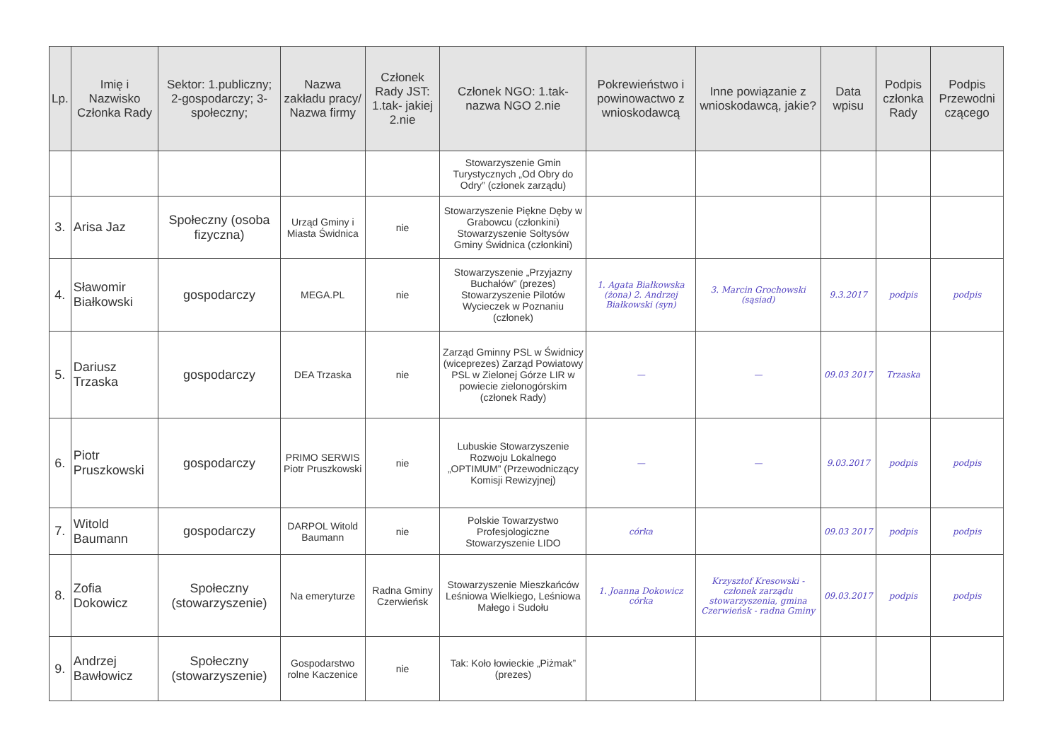| Lp. | Imię i Nazwisko Członka Rady | Sektor: 1.publiczny; 2-gospodarczy; 3-społeczny; | Nazwa zakładu pracy/ Nazwa firmy | Członek Rady JST: 1.tak- jakiej 2.nie | Członek NGO: 1.tak- nazwa NGO 2.nie | Pokrewieństwo i powinowactwo z wnioskodawcą | Inne powiązanie z wnioskodawcą, jakie? | Data wpisu | Podpis członka Rady | Podpis Przewodni czącego |
| --- | --- | --- | --- | --- | --- | --- | --- | --- | --- | --- |
| | | | | | Stowarzyszenie Gmin Turystycznych „Od Obry do Odry” (członek zarządu) | | | | | |
| 3. | Arisa Jaz | Społeczny (osoba fizyczna) | Urząd Gminy i Miasta Świdnica | nie | Stowarzyszenie Piękne Dęby w Grabowcu (członkini) Stowarzyszenie Sołtysów Gminy Świdnica (członkini) | | | | | |
| 4. | Sławomir Białkowski | gospodarczy | MEGA.PL | nie | Stowarzyszenie „Przyjazny Buchałów” (prezes) Stowarzyszenie Pilotów Wycieczek w Poznaniu (członek) | 1. Agata Białkowska (żona) 2. Andrzej Białkowski (syn) | 3. Marcin Grochowski (sąsiad) | 9.3.2017 | podpis | podpis |
| 5. | Dariusz Trzaska | gospodarczy | DEA Trzaska | nie | Zarząd Gminny PSL w Świdnicy (wiceprezes) Zarząd Powiatowy PSL w Zielonej Górze LIR w powiecie zielonogórskim (członek Rady) | — | — | 09.03 2017 | Trzaska | |
| 6. | Piotr Pruszkowski | gospodarczy | PRIMO SERWIS Piotr Pruszkowski | nie | Lubuskie Stowarzyszenie Rozwoju Lokalnego „OPTIMUM” (Przewodniczący Komisji Rewizyjnej) | — | — | 9.03.2017 | podpis | podpis |
| 7. | Witold Baumann | gospodarczy | DARPOL Witold Baumann | nie | Polskie Towarzystwo Profesjologiczne Stowarzyszenie LIDO | córka | | 09.03 2017 | podpis | podpis |
| 8. | Zofia Dokowicz | Społeczny (stowarzyszenie) | Na emeryturze | Radna Gminy Czerwieńsk | Stowarzyszenie Mieszkańców Leśniowa Wielkiego, Leśniowa Małego i Sudołu | 1. Joanna Dokowicz córka | Krzysztof Kresowski - członek zarządu stowarzyszenia, gmina Czerwieńsk - radna Gminy | 09.03.2017 | podpis | podpis |
| 9. | Andrzej Bawłowicz | Społeczny (stowarzyszenie) | Gospodarstwo rolne Kaczenice | nie | Tak: Koło łowieckie „Piżmak” (prezes) | | | | | |